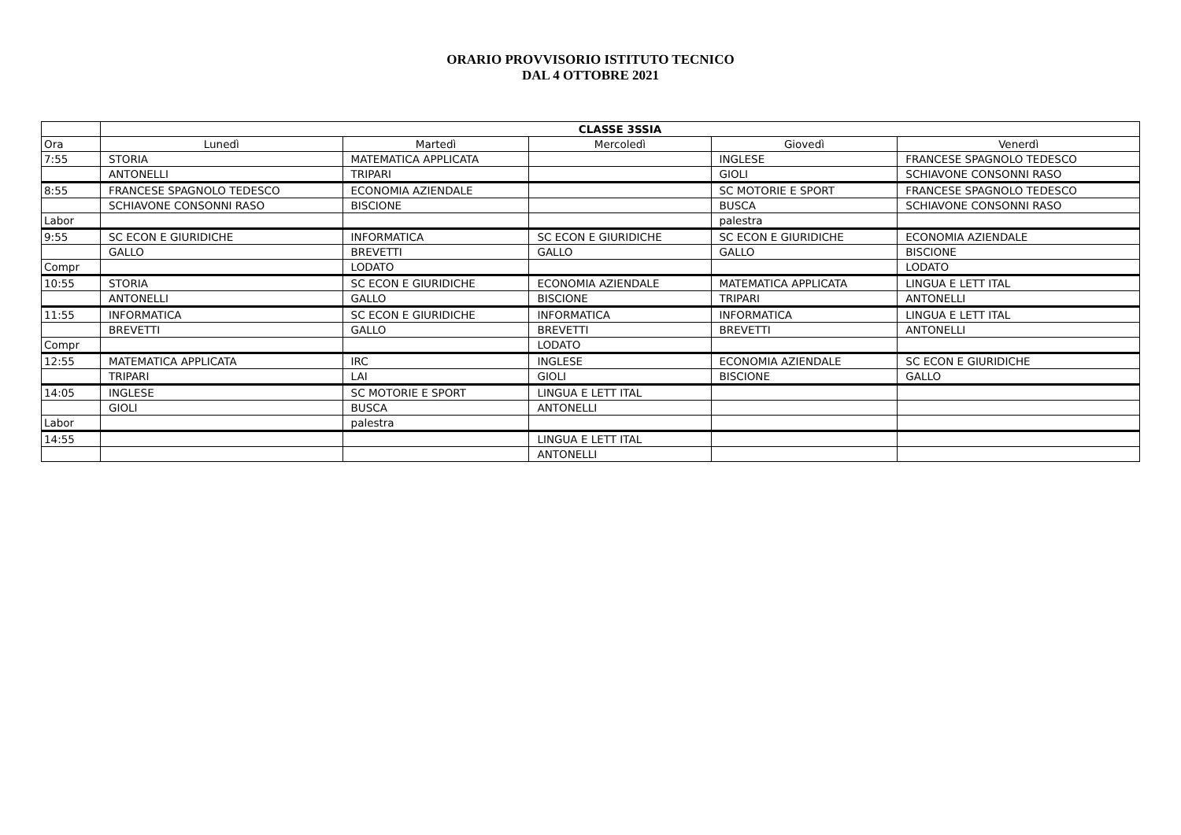ORARIO PROVVISORIO ISTITUTO TECNICO
DAL 4 OTTOBRE 2021
| | CLASSE 3SSIA | | | | |
| Ora | Lunedì | Martedì | Mercoledì | Giovedì | Venerdì |
| 7:55 | STORIA | MATEMATICA APPLICATA | | INGLESE | FRANCESE SPAGNOLO TEDESCO |
| | ANTONELLI | TRIPARI | | GIOLI | SCHIAVONE CONSONNI RASO |
| 8:55 | FRANCESE SPAGNOLO TEDESCO | ECONOMIA AZIENDALE | | SC MOTORIE E SPORT | FRANCESE SPAGNOLO TEDESCO |
| | SCHIAVONE CONSONNI RASO | BISCIONE | | BUSCA | SCHIAVONE CONSONNI RASO |
| Labor | | | | palestra | |
| 9:55 | SC ECON E GIURIDICHE | INFORMATICA | SC ECON E GIURIDICHE | SC ECON E GIURIDICHE | ECONOMIA AZIENDALE |
| | GALLO | BREVETTI | GALLO | GALLO | BISCIONE |
| Compr | | LODATO | | | LODATO |
| 10:55 | STORIA | SC ECON E GIURIDICHE | ECONOMIA AZIENDALE | MATEMATICA APPLICATA | LINGUA E LETT ITAL |
| | ANTONELLI | GALLO | BISCIONE | TRIPARI | ANTONELLI |
| 11:55 | INFORMATICA | SC ECON E GIURIDICHE | INFORMATICA | INFORMATICA | LINGUA E LETT ITAL |
| | BREVETTI | GALLO | BREVETTI | BREVETTI | ANTONELLI |
| Compr | | | LODATO | | |
| 12:55 | MATEMATICA APPLICATA | IRC | INGLESE | ECONOMIA AZIENDALE | SC ECON E GIURIDICHE |
| | TRIPARI | LAI | GIOLI | BISCIONE | GALLO |
| 14:05 | INGLESE | SC MOTORIE E SPORT | LINGUA E LETT ITAL | | |
| | GIOLI | BUSCA | ANTONELLI | | |
| Labor | | palestra | | | |
| 14:55 | | | LINGUA E LETT ITAL | | |
| | | | ANTONELLI | | |